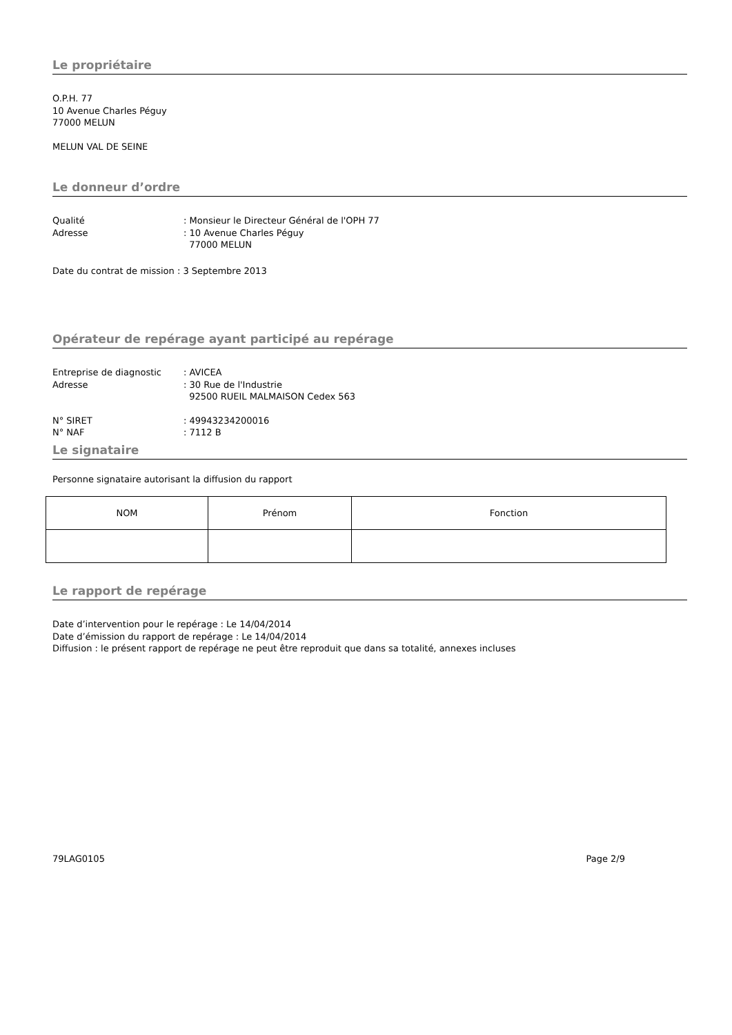Le propriétaire
O.P.H. 77
10 Avenue Charles Péguy
77000 MELUN
MELUN VAL DE SEINE
Le donneur d’ordre
Qualité: Monsieur le Directeur Général de l'OPH 77
Adresse: 10 Avenue Charles Péguy
77000 MELUN
Date du contrat de mission : 3 Septembre 2013
Opérateur de repérage ayant participé au repérage
Entreprise de diagnostic: AVICEA
Adresse: 30 Rue de l'Industrie
92500 RUEIL MALMAISON Cedex 563
N° SIRET: 49943234200016
N° NAF: 7112 B
Le signataire
Personne signataire autorisant la diffusion du rapport
| NOM | Prénom | Fonction |
Le rapport de repérage
Date d’intervention pour le repérage : Le 14/04/2014
Date d’émission du rapport de repérage : Le 14/04/2014
Diffusion : le présent rapport de repérage ne peut être reproduit que dans sa totalité, annexes incluses
79LAG0105 Page 2/9